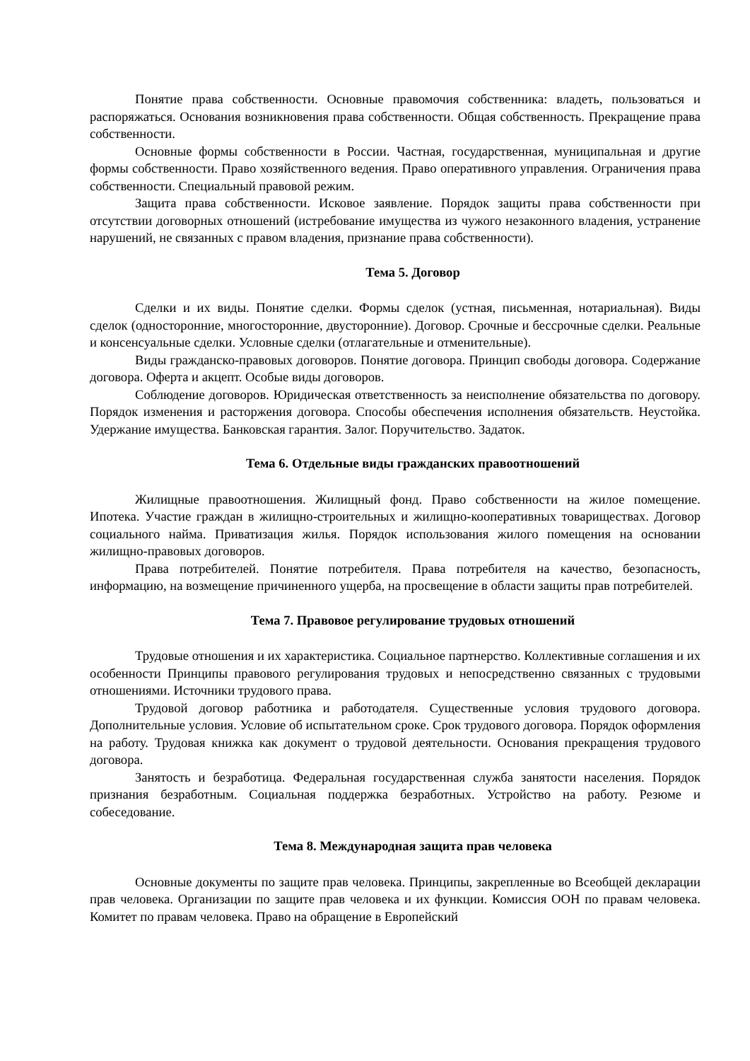Понятие права собственности. Основные правомочия собственника: владеть, пользоваться и распоряжаться. Основания возникновения права собственности. Общая собственность. Прекращение права собственности.
Основные формы собственности в России. Частная, государственная, муниципальная и другие формы собственности. Право хозяйственного ведения. Право оперативного управления. Ограничения права собственности. Специальный правовой режим.
Защита права собственности. Исковое заявление. Порядок защиты права собственности при отсутствии договорных отношений (истребование имущества из чужого незаконного владения, устранение нарушений, не связанных с правом владения, признание права собственности).
Тема 5. Договор
Сделки и их виды. Понятие сделки. Формы сделок (устная, письменная, нотариальная). Виды сделок (односторонние, многосторонние, двусторонние). Договор. Срочные и бессрочные сделки. Реальные и консенсуальные сделки. Условные сделки (отлагательные и отменительные).
Виды гражданско-правовых договоров. Понятие договора. Принцип свободы договора. Содержание договора. Оферта и акцепт. Особые виды договоров.
Соблюдение договоров. Юридическая ответственность за неисполнение обязательства по договору. Порядок изменения и расторжения договора. Способы обеспечения исполнения обязательств. Неустойка. Удержание имущества. Банковская гарантия. Залог. Поручительство. Задаток.
Тема 6. Отдельные виды гражданских правоотношений
Жилищные правоотношения. Жилищный фонд. Право собственности на жилое помещение. Ипотека. Участие граждан в жилищно-строительных и жилищно-кооперативных товариществах. Договор социального найма. Приватизация жилья. Порядок использования жилого помещения на основании жилищно-правовых договоров.
Права потребителей. Понятие потребителя. Права потребителя на качество, безопасность, информацию, на возмещение причиненного ущерба, на просвещение в области защиты прав потребителей.
Тема 7. Правовое регулирование трудовых отношений
Трудовые отношения и их характеристика. Социальное партнерство. Коллективные соглашения и их особенности Принципы правового регулирования трудовых и непосредственно связанных с трудовыми отношениями. Источники трудового права.
Трудовой договор работника и работодателя. Существенные условия трудового договора. Дополнительные условия. Условие об испытательном сроке. Срок трудового договора. Порядок оформления на работу. Трудовая книжка как документ о трудовой деятельности. Основания прекращения трудового договора.
Занятость и безработица. Федеральная государственная служба занятости населения. Порядок признания безработным. Социальная поддержка безработных. Устройство на работу. Резюме и собеседование.
Тема 8. Международная защита прав человека
Основные документы по защите прав человека. Принципы, закрепленные во Всеобщей декларации прав человека. Организации по защите прав человека и их функции. Комиссия ООН по правам человека. Комитет по правам человека. Право на обращение в Европейский